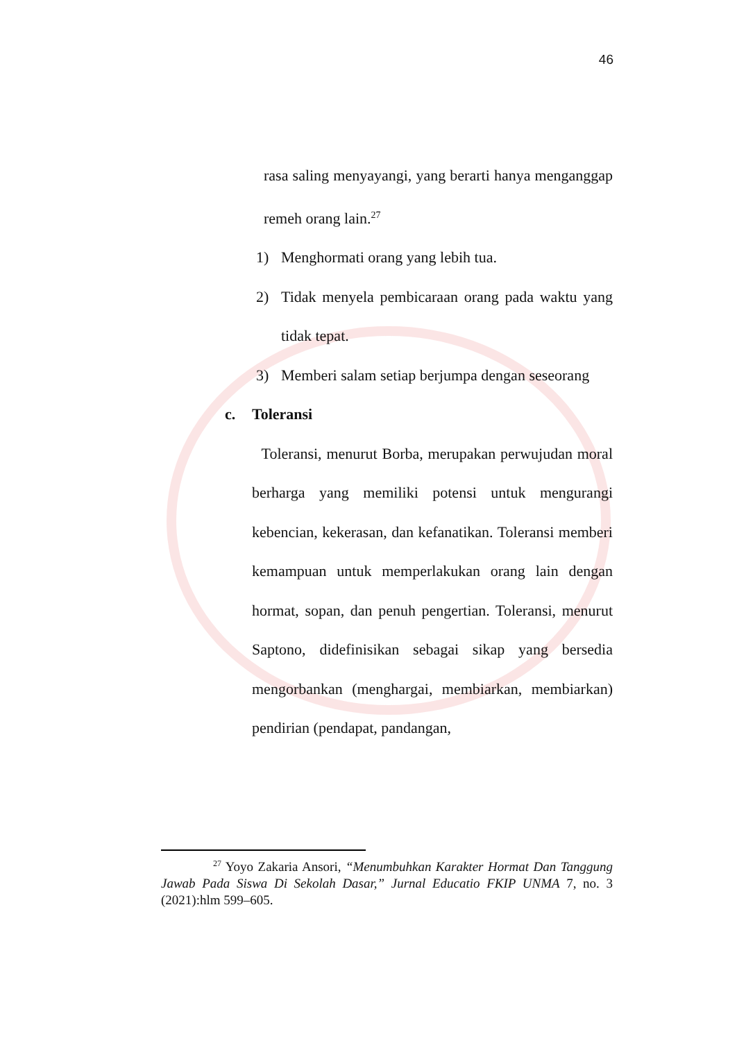46
rasa saling menyayangi, yang berarti hanya menganggap remeh orang lain.<sup>27</sup>
1) Menghormati orang yang lebih tua.
2) Tidak menyela pembicaraan orang pada waktu yang tidak tepat.
3) Memberi salam setiap berjumpa dengan seseorang
c. Toleransi
Toleransi, menurut Borba, merupakan perwujudan moral berharga yang memiliki potensi untuk mengurangi kebencian, kekerasan, dan kefanatikan. Toleransi memberi kemampuan untuk memperlakukan orang lain dengan hormat, sopan, dan penuh pengertian. Toleransi, menurut Saptono, didefinisikan sebagai sikap yang bersedia mengorbankan (menghargai, membiarkan, membiarkan) pendirian (pendapat, pandangan,
<sup>27</sup> Yoyo Zakaria Ansori, “Menumbuhkan Karakter Hormat Dan Tanggung Jawab Pada Siswa Di Sekolah Dasar,” Jurnal Educatio FKIP UNMA 7, no. 3 (2021):hlm 599–605.